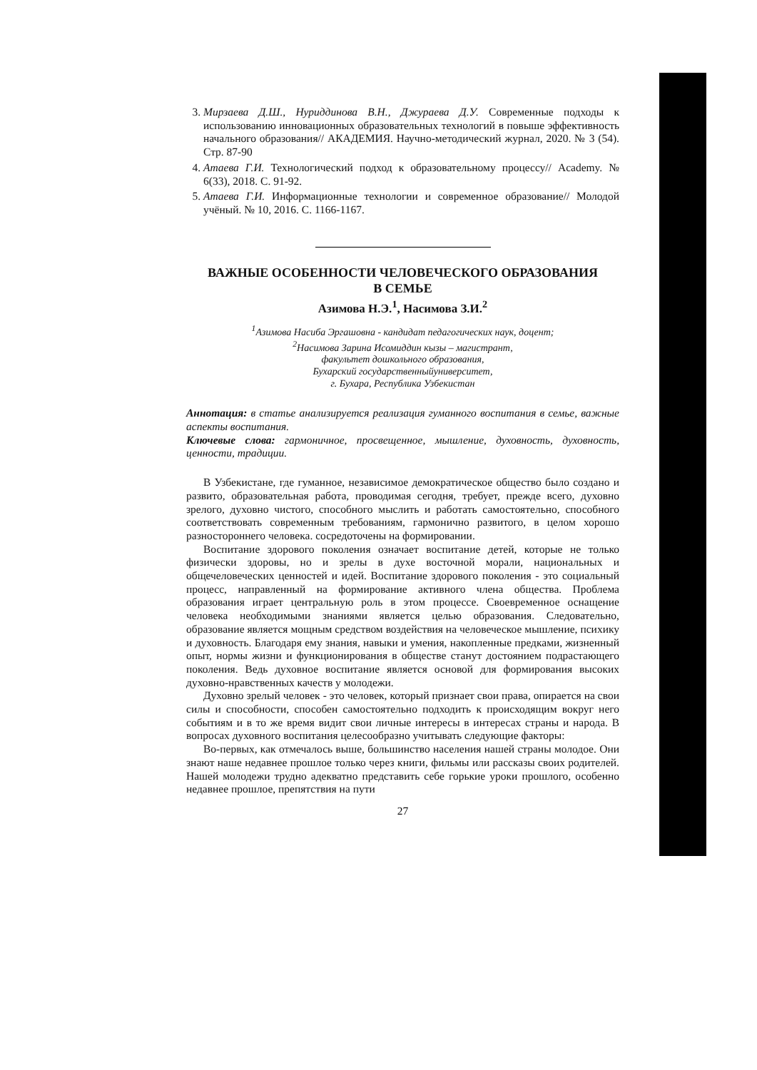3. Мирзаева Д.Ш., Нуриддинова В.Н., Джураева Д.У. Современные подходы к использованию инновационных образовательных технологий в повыше эффективность начального образования// АКАДЕМИЯ. Научно-методический журнал, 2020. № 3 (54). Стр. 87-90
4. Атаева Г.И. Технологический подход к образовательному процессу// Academy. № 6(33), 2018. С. 91-92.
5. Атаева Г.И. Информационные технологии и современное образование// Молодой учёный. № 10, 2016. С. 1166-1167.
ВАЖНЫЕ ОСОБЕННОСТИ ЧЕЛОВЕЧЕСКОГО ОБРАЗОВАНИЯ
В СЕМЬЕ
Азимова Н.Э.<sup>1</sup>, Насимова З.И.<sup>2</sup>
<sup>1</sup> Азимова Насиба Эргашовна - кандидат педагогических наук, доцент;
<sup>2</sup> Насимова Зарина Исомиддин кызы – магистрант,
факультет дошкольного образования,
Бухарский государственныйуниверситет,
г. Бухара, Республика Узбекистан
Аннотация: в статье анализируется реализация гуманного воспитания в семье, важные аспекты воспитания.
Ключевые слова: гармоничное, просвещенное, мышление, духовность, духовность, ценности, традиции.
В Узбекистане, где гуманное, независимое демократическое общество было создано и развито, образовательная работа, проводимая сегодня, требует, прежде всего, духовно зрелого, духовно чистого, способного мыслить и работать самостоятельно, способного соответствовать современным требованиям, гармонично развитого, в целом хорошо разностороннего человека. сосредоточены на формировании.
Воспитание здорового поколения означает воспитание детей, которые не только физически здоровы, но и зрелы в духе восточной морали, национальных и общечеловеческих ценностей и идей. Воспитание здорового поколения - это социальный процесс, направленный на формирование активного члена общества. Проблема образования играет центральную роль в этом процессе. Своевременное оснащение человека необходимыми знаниями является целью образования. Следовательно, образование является мощным средством воздействия на человеческое мышление, психику и духовность. Благодаря ему знания, навыки и умения, накопленные предками, жизненный опыт, нормы жизни и функционирования в обществе станут достоянием подрастающего поколения. Ведь духовное воспитание является основой для формирования высоких духовно-нравственных качеств у молодежи.
Духовно зрелый человек - это человек, который признает свои права, опирается на свои силы и способности, способен самостоятельно подходить к происходящим вокруг него событиям и в то же время видит свои личные интересы в интересах страны и народа. В вопросах духовного воспитания целесообразно учитывать следующие факторы:
Во-первых, как отмечалось выше, большинство населения нашей страны молодое. Они знают наше недавнее прошлое только через книги, фильмы или рассказы своих родителей. Нашей молодежи трудно адекватно представить себе горькие уроки прошлого, особенно недавнее прошлое, препятствия на пути
27